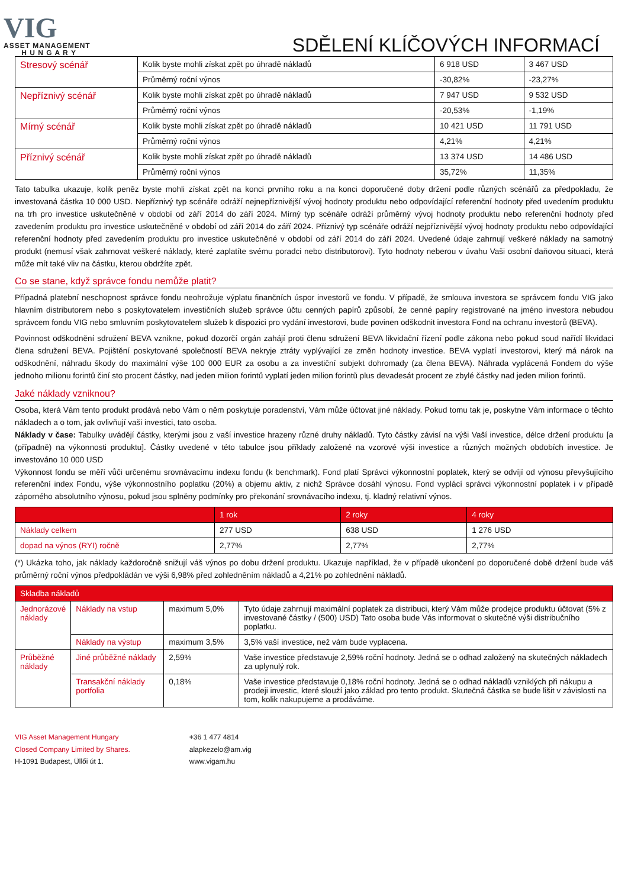VIG
ASSET MANAGEMENT
H U N G A R Y
SDĚLENÍ KLÍČOVÝCH INFORMACÍ
| Stresový scénář | Kolik byste mohli získat zpět po úhradě nákladů | 6 918 USD | 3 467 USD |
| | Průměrný roční výnos | -30,82% | -23,27% |
| Nepříznivý scénář | Kolik byste mohli získat zpět po úhradě nákladů | 7 947 USD | 9 532 USD |
| | Průměrný roční výnos | -20,53% | -1,19% |
| Mírný scénář | Kolik byste mohli získat zpět po úhradě nákladů | 10 421 USD | 11 791 USD |
| | Průměrný roční výnos | 4,21% | 4,21% |
| Příznivý scénář | Kolik byste mohli získat zpět po úhradě nákladů | 13 374 USD | 14 486 USD |
| | Průměrný roční výnos | 35,72% | 11,35% |
Tato tabulka ukazuje, kolik peněz byste mohli získat zpět na konci prvního roku a na konci doporučené doby držení podle různých scénářů za předpokladu, že investovaná částka 10 000 USD. Nepříznivý typ scénáře odráží nejnepříznivější vývoj hodnoty produktu nebo odpovídající referenční hodnoty před uvedením produktu na trh pro investice uskutečněné v období od září 2014 do září 2024. Mírný typ scénáře odráží průměrný vývoj hodnoty produktu nebo referenční hodnoty před zavedením produktu pro investice uskutečněné v období od září 2014 do září 2024. Příznivý typ scénáře odráží nejpříznivější vývoj hodnoty produktu nebo odpovídající referenční hodnoty před zavedením produktu pro investice uskutečněné v období od září 2014 do září 2024. Uvedené údaje zahrnují veškeré náklady na samotný produkt (nemusí však zahrnovat veškeré náklady, které zaplatíte svému poradci nebo distributorovi). Tyto hodnoty neberou v úvahu Vaši osobní daňovou situaci, která může mít také vliv na částku, kterou obdržíte zpět.
Co se stane, když správce fondu nemůže platit?
Případná platební neschopnost správce fondu neohrožuje výplatu finančních úspor investorů ve fondu. V případě, že smlouva investora se správcem fondu VIG jako hlavním distributorem nebo s poskytovatelem investičních služeb správce účtu cenných papírů způsobí, že cenné papíry registrované na jméno investora nebudou správcem fondu VIG nebo smluvním poskytovatelem služeb k dispozici pro vydání investorovi, bude povinen odškodnit investora Fond na ochranu investorů (BEVA).
Povinnost odškodnění sdružení BEVA vznikne, pokud dozorčí orgán zahájí proti členu sdružení BEVA likvidační řízení podle zákona nebo pokud soud nařídí likvidaci člena sdružení BEVA. Pojištění poskytované společností BEVA nekryje ztráty vyplývající ze změn hodnoty investice. BEVA vyplatí investorovi, který má nárok na odškodnění, náhradu škody do maximální výše 100 000 EUR za osobu a za investiční subjekt dohromady (za člena BEVA). Náhrada vyplácená Fondem do výše jednoho milionu forintů činí sto procent částky, nad jeden milion forintů vyplatí jeden milion forintů plus devadesát procent ze zbylé částky nad jeden milion forintů.
Jaké náklady vzniknou?
Osoba, která Vám tento produkt prodává nebo Vám o něm poskytuje poradenství, Vám může účtovat jiné náklady. Pokud tomu tak je, poskytne Vám informace o těchto nákladech a o tom, jak ovlivňují vaši investici, tato osoba.
Náklady v čase: Tabulky uvádějí částky, kterými jsou z vaší investice hrazeny různé druhy nákladů. Tyto částky závisí na výši Vaší investice, délce držení produktu [a (případně) na výkonnosti produktu]. Částky uvedené v této tabulce jsou příklady založené na vzorové výši investice a různých možných obdobích investice. Je investováno 10 000 USD
Výkonnost fondu se měří vůči určenému srovnávacímu indexu fondu (k benchmark). Fond platí Správci výkonnostní poplatek, který se odvíjí od výnosu převyšujícího referenční index Fondu, výše výkonnostního poplatku (20%) a objemu aktiv, z nichž Správce dosáhl výnosu. Fond vyplácí správci výkonnostní poplatek i v případě záporného absolutního výnosu, pokud jsou splněny podmínky pro překonání srovnávacího indexu, tj. kladný relativní výnos.
| | 1 rok | 2 roky | 4 roky |
| --- | --- | --- | --- |
| Náklady celkem | 277 USD | 638 USD | 1 276 USD |
| dopad na výnos (RYI) ročně | 2,77% | 2,77% | 2,77% |
(*) Ukázka toho, jak náklady každoročně snižují váš výnos po dobu držení produktu. Ukazuje například, že v případě ukončení po doporučené době držení bude váš průměrný roční výnos předpokládán ve výši 6,98% před zohledněním nákladů a 4,21% po zohlednění nákladů.
| Skladba nákladů | | | |
| --- | --- | --- | --- |
| Jednorázové náklady | Náklady na vstup | maximum 5,0% | Tyto údaje zahrnují maximální poplatek za distribuci, který Vám může prodejce produktu účtovat (5% z investované částky / (500) USD) Tato osoba bude Vás informovat o skutečné výši distribučního poplatku. |
| | Náklady na výstup | maximum 3,5% | 3,5% vaší investice, než vám bude vyplacena. |
| Průběžné náklady | Jiné průběžné náklady | 2,59% | Vaše investice představuje 2,59% roční hodnoty. Jedná se o odhad založený na skutečných nákladech za uplynulý rok. |
| | Transakční náklady portfolia | 0,18% | Vaše investice představuje 0,18% roční hodnoty. Jedná se o odhad nákladů vzniklých při nákupu a prodeji investic, které slouží jako základ pro tento produkt. Skutečná částka se bude lišit v závislosti na tom, kolik nakupujeme a prodáváme. |
VIG Asset Management Hungary
Closed Company Limited by Shares.
H-1091 Budapest, Üllői út 1.
+36 1 477 4814
alapkezelo@am.vig
www.vigam.hu